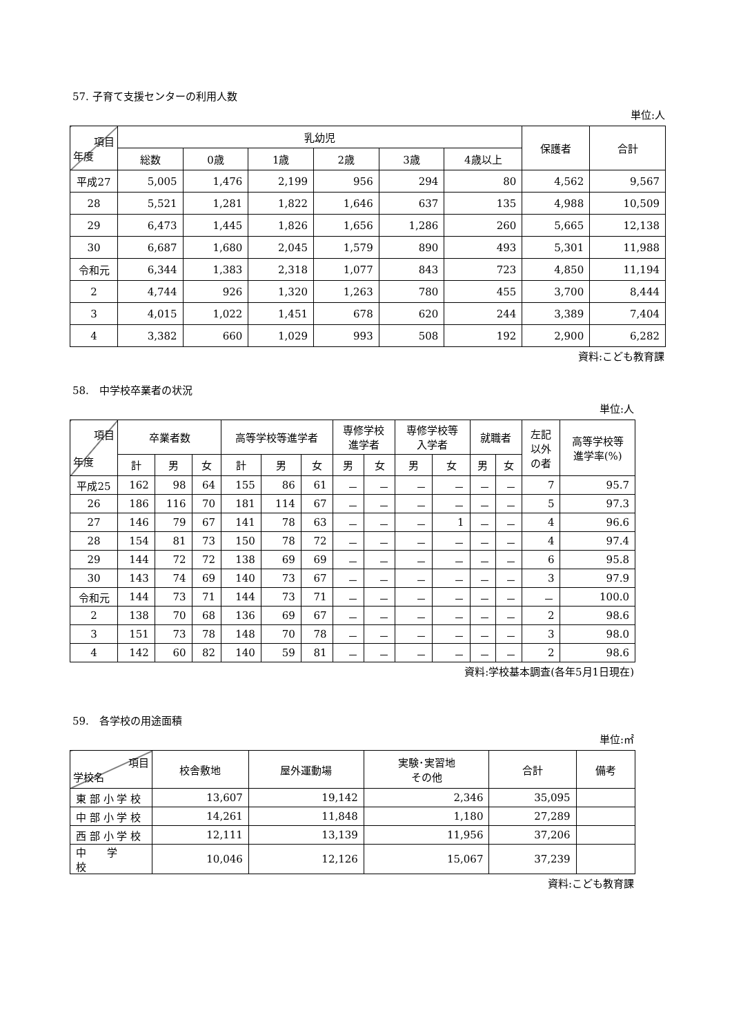57. 子育て支援センターの利用人数
単位:人
| 項目 年度 | 乳幼児 | | | | | | 保護者 | 合計 |
| --- | --- | --- | --- | --- | --- | --- | --- | --- |
| | 総数 | 0歳 | 1歳 | 2歳 | 3歳 | 4歳以上 | | |
| 平成27 | 5,005 | 1,476 | 2,199 | 956 | 294 | 80 | 4,562 | 9,567 |
| 28 | 5,521 | 1,281 | 1,822 | 1,646 | 637 | 135 | 4,988 | 10,509 |
| 29 | 6,473 | 1,445 | 1,826 | 1,656 | 1,286 | 260 | 5,665 | 12,138 |
| 30 | 6,687 | 1,680 | 2,045 | 1,579 | 890 | 493 | 5,301 | 11,988 |
| 令和元 | 6,344 | 1,383 | 2,318 | 1,077 | 843 | 723 | 4,850 | 11,194 |
| 2 | 4,744 | 926 | 1,320 | 1,263 | 780 | 455 | 3,700 | 8,444 |
| 3 | 4,015 | 1,022 | 1,451 | 678 | 620 | 244 | 3,389 | 7,404 |
| 4 | 3,382 | 660 | 1,029 | 993 | 508 | 192 | 2,900 | 6,282 |
資料:こども教育課
58.　中学校卒業者の状況
単位:人
| 項目 年度 | 卒業者数 | | | 高等学校等進学者 | | | 専修学校 進学者 | | 専修学校等 入学者 | | 就職者 | | 左記 以外 の者 | 高等学校等 進学率(%) |
| --- | --- | --- | --- | --- | --- | --- | --- | --- | --- | --- | --- | --- | --- | --- |
| | 計 | 男 | 女 | 計 | 男 | 女 | 男 | 女 | 男 | 女 | 男 | 女 | | |
| 平成25 | 162 | 98 | 64 | 155 | 86 | 61 | － | － | － | － | － | － | 7 | 95.7 |
| 26 | 186 | 116 | 70 | 181 | 114 | 67 | － | － | － | － | － | － | 5 | 97.3 |
| 27 | 146 | 79 | 67 | 141 | 78 | 63 | － | － | － | 1 | － | － | 4 | 96.6 |
| 28 | 154 | 81 | 73 | 150 | 78 | 72 | － | － | － | － | － | － | 4 | 97.4 |
| 29 | 144 | 72 | 72 | 138 | 69 | 69 | － | － | － | － | － | － | 6 | 95.8 |
| 30 | 143 | 74 | 69 | 140 | 73 | 67 | － | － | － | － | － | － | 3 | 97.9 |
| 令和元 | 144 | 73 | 71 | 144 | 73 | 71 | － | － | － | － | － | － | － | 100.0 |
| 2 | 138 | 70 | 68 | 136 | 69 | 67 | － | － | － | － | － | － | 2 | 98.6 |
| 3 | 151 | 73 | 78 | 148 | 70 | 78 | － | － | － | － | － | － | 3 | 98.0 |
| 4 | 142 | 60 | 82 | 140 | 59 | 81 | － | － | － | － | － | － | 2 | 98.6 |
資料:学校基本調査(各年5月1日現在)
59.　各学校の用途面積
単位:㎡
| 項目 学校名 | 校舎敷地 | 屋外運動場 | 実験･実習地 その他 | 合計 | 備考 |
| --- | --- | --- | --- | --- | --- |
| 東 部 小 学 校 | 13,607 | 19,142 | 2,346 | 35,095 | |
| 中 部 小 学 校 | 14,261 | 11,848 | 1,180 | 27,289 | |
| 西 部 小 学 校 | 12,111 | 13,139 | 11,956 | 37,206 | |
| 中 学 校 | 10,046 | 12,126 | 15,067 | 37,239 | |
資料:こども教育課